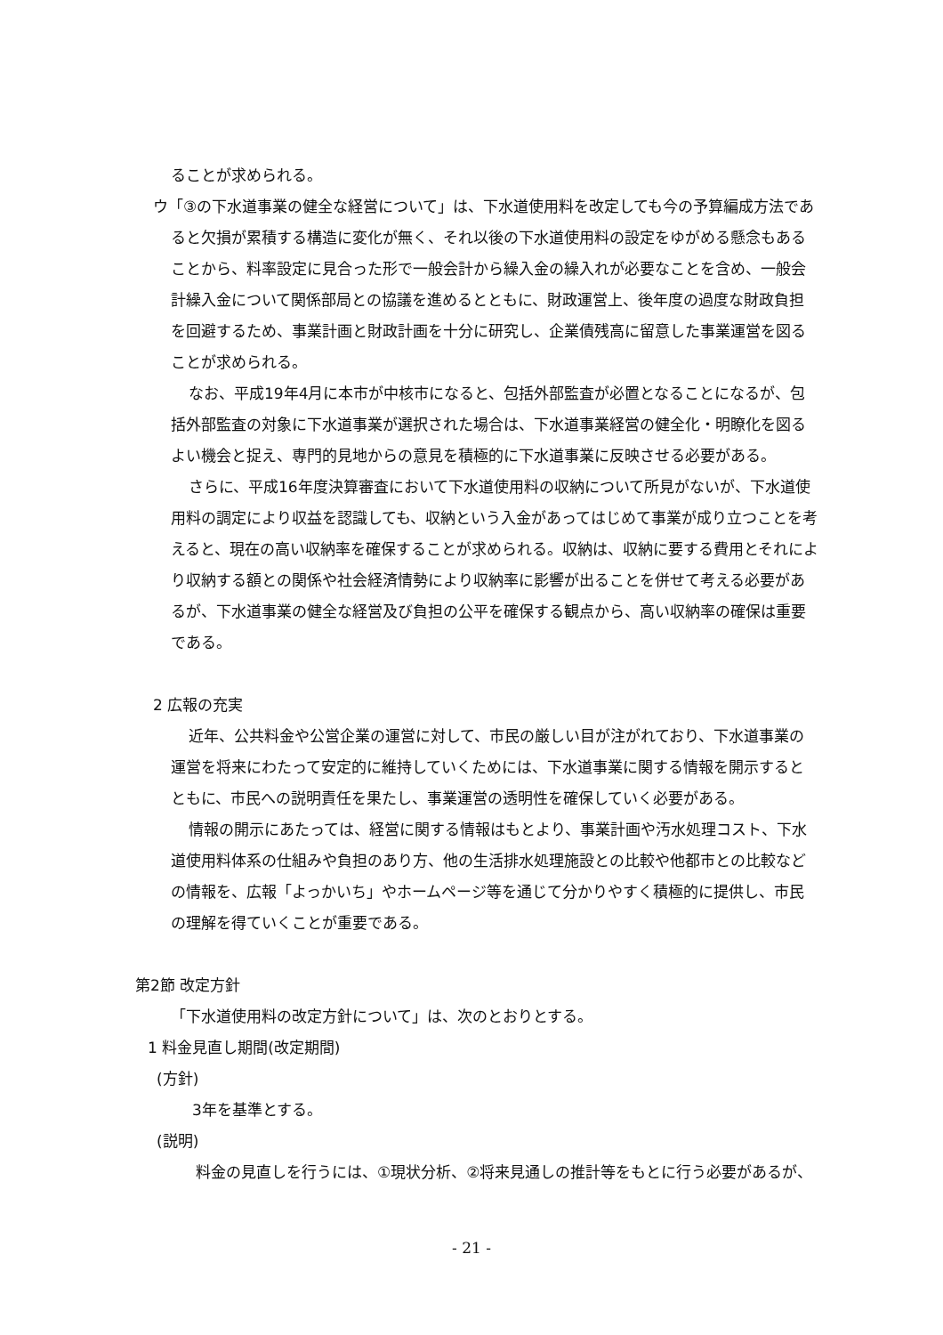ることが求められる。
ウ「③の下水道事業の健全な経営について」は、下水道使用料を改定しても今の予算編成方法であると欠損が累積する構造に変化が無く、それ以後の下水道使用料の設定をゆがめる懸念もあることから、料率設定に見合った形で一般会計から繰入金の繰入れが必要なことを含め、一般会計繰入金について関係部局との協議を進めるとともに、財政運営上、後年度の過度な財政負担を回避するため、事業計画と財政計画を十分に研究し、企業債残高に留意した事業運営を図ることが求められる。
なお、平成19年4月に本市が中核市になると、包括外部監査が必置となることになるが、包括外部監査の対象に下水道事業が選択された場合は、下水道事業経営の健全化・明瞭化を図るよい機会と捉え、専門的見地からの意見を積極的に下水道事業に反映させる必要がある。
さらに、平成16年度決算審査において下水道使用料の収納について所見がないが、下水道使用料の調定により収益を認識しても、収納という入金があってはじめて事業が成り立つことを考えると、現在の高い収納率を確保することが求められる。収納は、収納に要する費用とそれにより収納する額との関係や社会経済情勢により収納率に影響が出ることを併せて考える必要があるが、下水道事業の健全な経営及び負担の公平を確保する観点から、高い収納率の確保は重要である。
2 広報の充実
近年、公共料金や公営企業の運営に対して、市民の厳しい目が注がれており、下水道事業の運営を将来にわたって安定的に維持していくためには、下水道事業に関する情報を開示するとともに、市民への説明責任を果たし、事業運営の透明性を確保していく必要がある。
情報の開示にあたっては、経営に関する情報はもとより、事業計画や汚水処理コスト、下水道使用料体系の仕組みや負担のあり方、他の生活排水処理施設との比較や他都市との比較などの情報を、広報「よっかいち」やホームページ等を通じて分かりやすく積極的に提供し、市民の理解を得ていくことが重要である。
第2節 改定方針
「下水道使用料の改定方針について」は、次のとおりとする。
1 料金見直し期間(改定期間)
(方針)
3年を基準とする。
(説明)
料金の見直しを行うには、①現状分析、②将来見通しの推計等をもとに行う必要があるが、
- 21 -